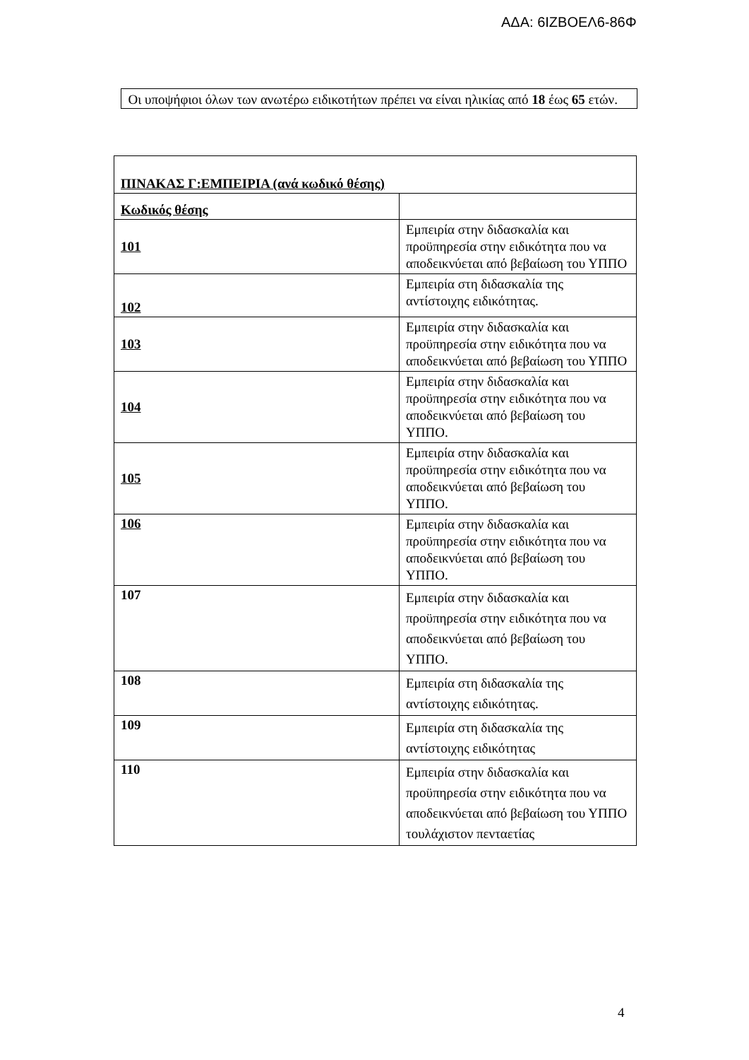ΑΔΑ: 6ΙΖΒΟΕΛ6-86Φ
Οι υποψήφιοι όλων των ανωτέρω ειδικοτήτων πρέπει να είναι ηλικίας από 18 έως 65 ετών.
| ΠΙΝΑΚΑΣ Γ:ΕΜΠΕΙΡΙΑ (ανά κωδικό θέσης) | |
| --- | --- |
| Κωδικός θέσης | |
| 101 | Εμπειρία στην διδασκαλία και προϋπηρεσία στην ειδικότητα που να αποδεικνύεται από βεβαίωση του ΥΠΠΟ |
| 102 | Εμπειρία στη διδασκαλία της αντίστοιχης ειδικότητας. |
| 103 | Εμπειρία στην διδασκαλία και προϋπηρεσία στην ειδικότητα που να αποδεικνύεται από βεβαίωση του ΥΠΠΟ |
| 104 | Εμπειρία στην διδασκαλία και προϋπηρεσία στην ειδικότητα που να αποδεικνύεται από βεβαίωση του ΥΠΠΟ. |
| 105 | Εμπειρία στην διδασκαλία και προϋπηρεσία στην ειδικότητα που να αποδεικνύεται από βεβαίωση του ΥΠΠΟ. |
| 106 | Εμπειρία στην διδασκαλία και προϋπηρεσία στην ειδικότητα που να αποδεικνύεται από βεβαίωση του ΥΠΠΟ. |
| 107 | Εμπειρία στην διδασκαλία και προϋπηρεσία στην ειδικότητα που να αποδεικνύεται από βεβαίωση του ΥΠΠΟ. |
| 108 | Εμπειρία στη διδασκαλία της αντίστοιχης ειδικότητας. |
| 109 | Εμπειρία στη διδασκαλία της αντίστοιχης ειδικότητας |
| 110 | Εμπειρία στην διδασκαλία και προϋπηρεσία στην ειδικότητα που να αποδεικνύεται από βεβαίωση του ΥΠΠΟ τουλάχιστον πενταετίας |
4